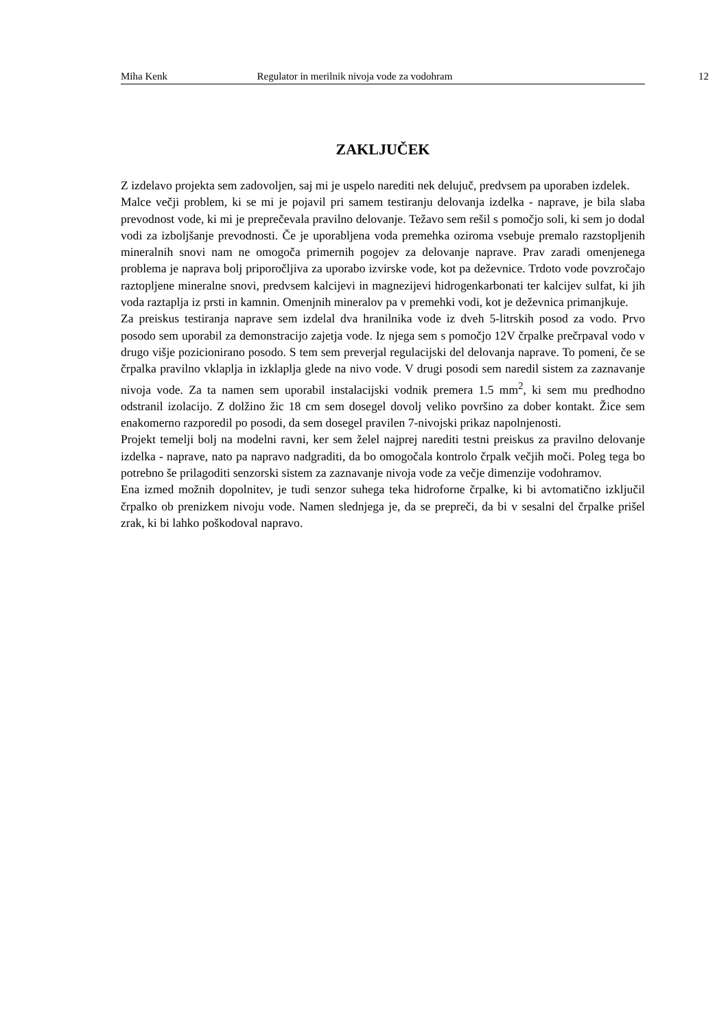Miha Kenk Regulator in merilnik nivoja vode za vodohram 12
ZAKLJUČEK
Z izdelavo projekta sem zadovoljen, saj mi je uspelo narediti nek delujuč, predvsem pa uporaben izdelek.
Malce večji problem, ki se mi je pojavil pri samem testiranju delovanja izdelka - naprave, je bila slaba prevodnost vode, ki mi je preprečevala pravilno delovanje. Težavo sem rešil s pomočjo soli, ki sem jo dodal vodi za izboljšanje prevodnosti. Če je uporabljena voda premehka oziroma vsebuje premalo razstopljenih mineralnih snovi nam ne omogoča primernih pogojev za delovanje naprave. Prav zaradi omenjenega problema je naprava bolj priporočljiva za uporabo izvirske vode, kot pa deževnice. Trdoto vode povzročajo raztopljene mineralne snovi, predvsem kalcijevi in magnezijevi hidrogenkarbonati ter kalcijev sulfat, ki jih voda raztaplja iz prsti in kamnin. Omenjnih mineralov pa v premehki vodi, kot je deževnica primanjkuje.
Za preiskus testiranja naprave sem izdelal dva hranilnika vode iz dveh 5-litrskih posod za vodo. Prvo posodo sem uporabil za demonstracijo zajetja vode. Iz njega sem s pomočjo 12V črpalke prečrpaval vodo v drugo višje pozicionirano posodo. S tem sem preverjal regulacijski del delovanja naprave. To pomeni, če se črpalka pravilno vklaplja in izklaplja glede na nivo vode. V drugi posodi sem naredil sistem za zaznavanje nivoja vode. Za ta namen sem uporabil instalacijski vodnik premera 1.5 mm<sup>2</sup>, ki sem mu predhodno odstranil izolacijo. Z dolžino žic 18 cm sem dosegel dovolj veliko površino za dober kontakt. Žice sem enakomerno razporedil po posodi, da sem dosegel pravilen 7-nivojski prikaz napolnjenosti.
Projekt temelji bolj na modelni ravni, ker sem želel najprej narediti testni preiskus za pravilno delovanje izdelka - naprave, nato pa napravo nadgraditi, da bo omogočala kontrolo črpalk večjih moči. Poleg tega bo potrebno še prilagoditi senzorski sistem za zaznavanje nivoja vode za večje dimenzije vodohramov.
Ena izmed možnih dopolnitev, je tudi senzor suhega teka hidroforne črpalke, ki bi avtomatično izključil črpalko ob prenizkem nivoju vode. Namen slednjega je, da se prepreči, da bi v sesalni del črpalke prišel zrak, ki bi lahko poškodoval napravo.